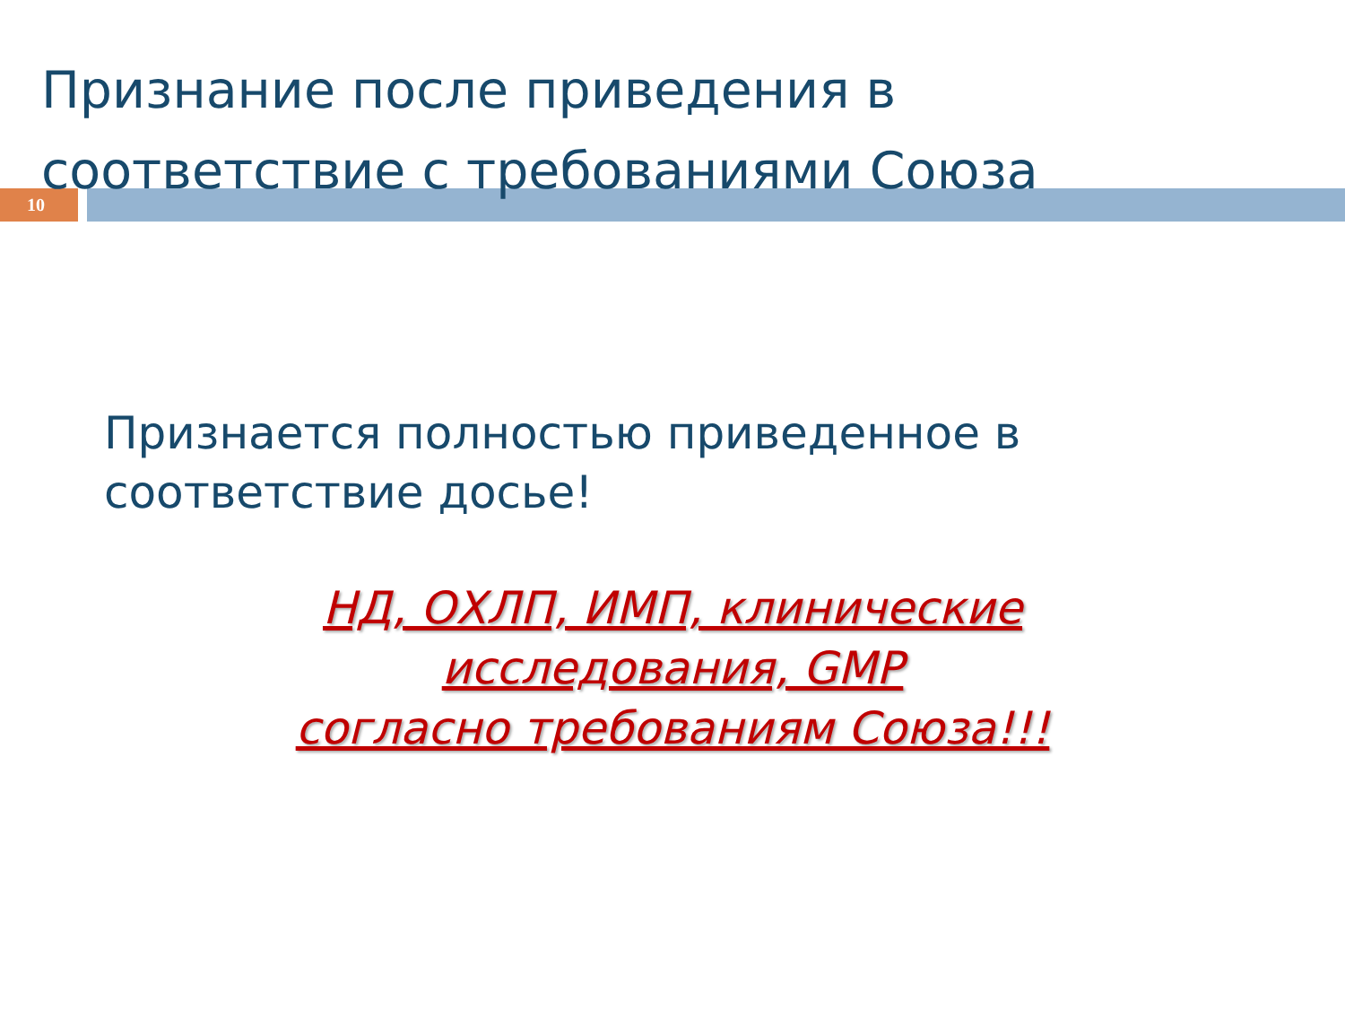Признание после приведения в
соответствие с требованиями Союза
10
Признается полностью приведенное в
соответствие досье!
НД, ОХЛП, ИМП, клинические
исследования, GMP
согласно требованиям Союза!!!